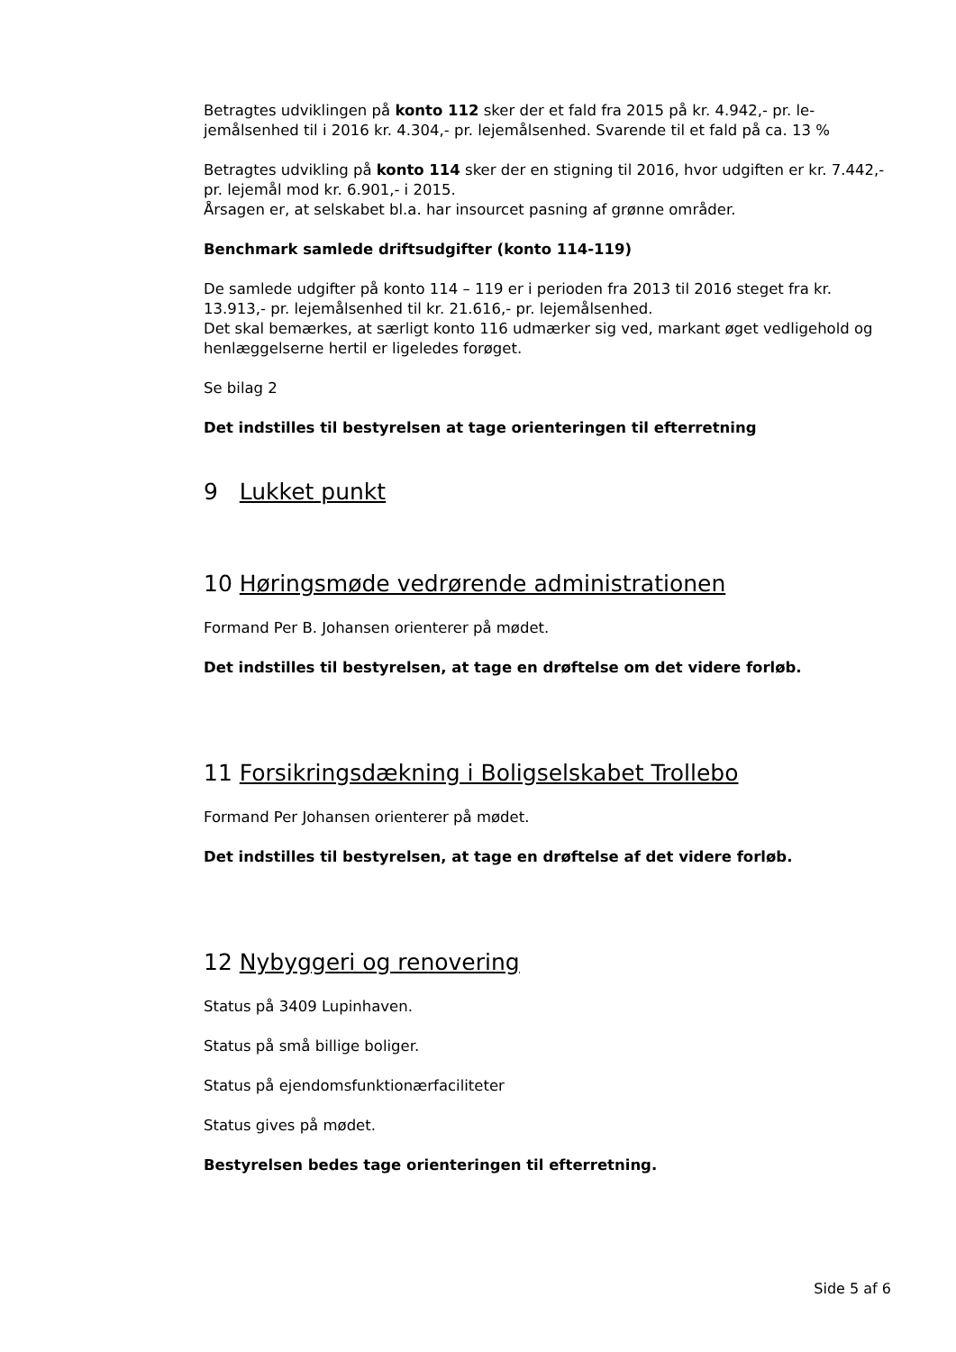Betragtes udviklingen på konto 112 sker der et fald fra 2015 på kr. 4.942,- pr. le­jemålsenhed til i 2016 kr. 4.304,- pr. lejemålsenhed. Svarende til et fald på ca. 13 %
Betragtes udvikling på konto 114 sker der en stigning til 2016, hvor udgiften er kr. 7.442,- pr. lejemål mod kr. 6.901,- i 2015.
Årsagen er, at selskabet bl.a. har insourcet pasning af grønne områder.
Benchmark samlede driftsudgifter (konto 114-119)
De samlede udgifter på konto 114 – 119 er i perioden fra 2013 til 2016 steget fra kr. 13.913,- pr. lejemålsenhed til kr. 21.616,- pr. lejemålsenhed.
Det skal bemærkes, at særligt konto 116 udmærker sig ved, markant øget vedlige­hold og henlæggelserne hertil er ligeledes forøget.
Se bilag 2
Det indstilles til bestyrelsen at tage orienteringen til efterretning
9 Lukket punkt
10 Høringsmøde vedrørende administrationen
Formand Per B. Johansen orienterer på mødet.
Det indstilles til bestyrelsen, at tage en drøftelse om det videre forløb.
11 Forsikringsdækning i Boligselskabet Trollebo
Formand Per Johansen orienterer på mødet.
Det indstilles til bestyrelsen, at tage en drøftelse af det videre forløb.
12 Nybyggeri og renovering
Status på 3409 Lupinhaven.
Status på små billige boliger.
Status på ejendomsfunktionærfaciliteter
Status gives på mødet.
Bestyrelsen bedes tage orienteringen til efterretning.
Side 5 af 6